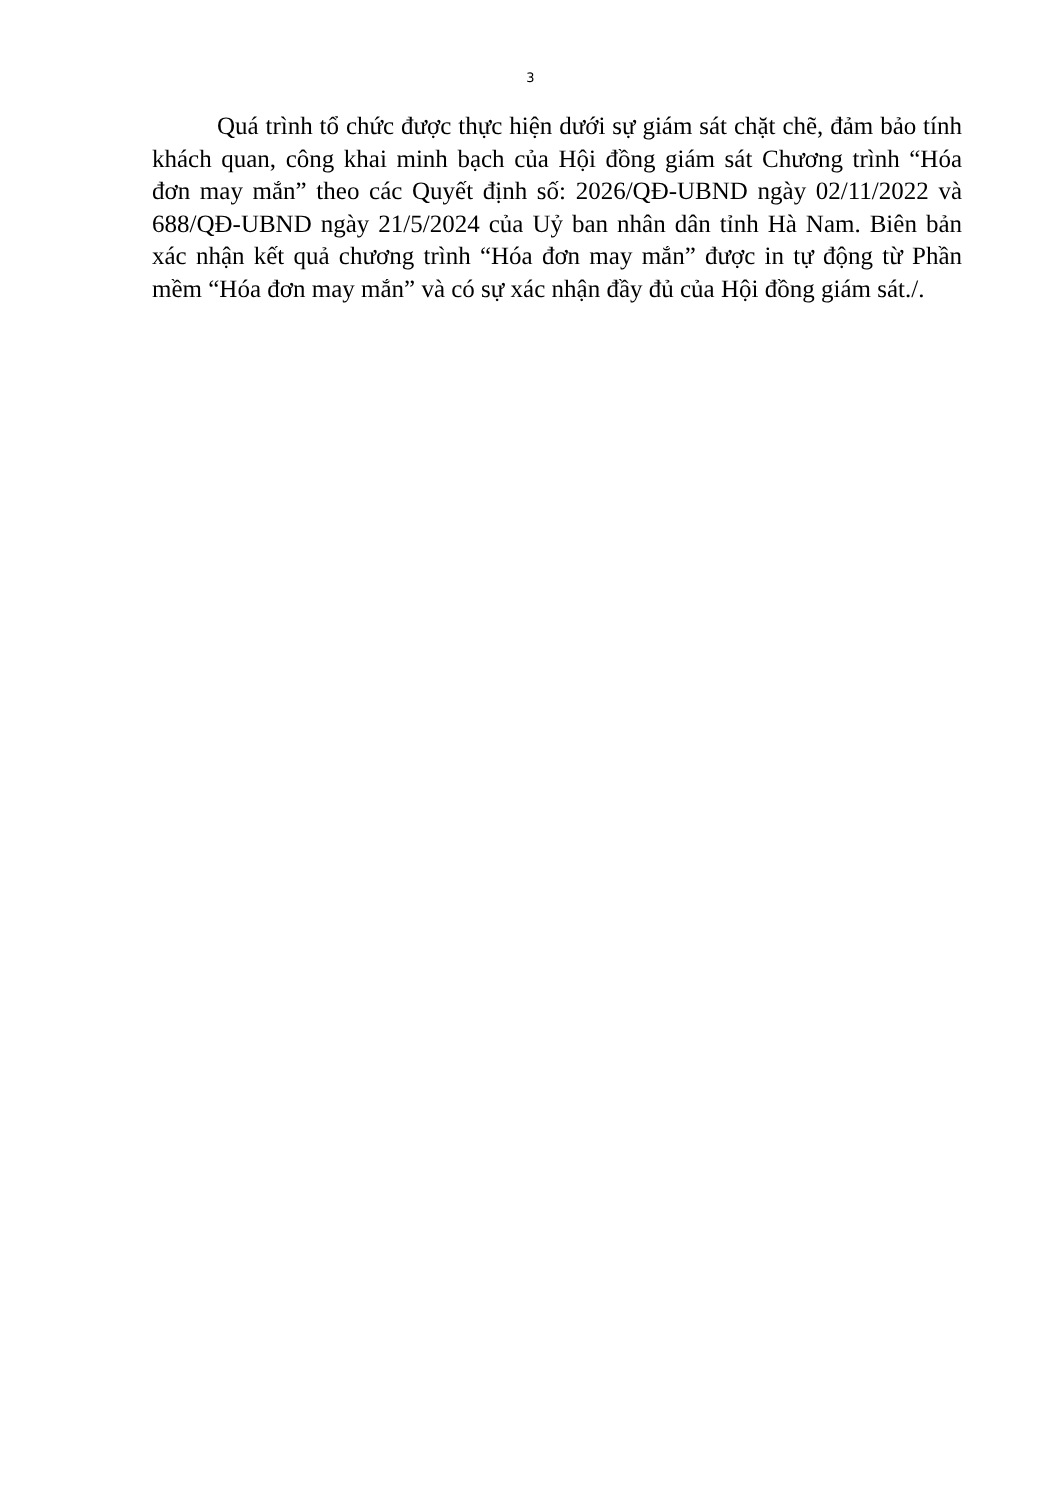3
Quá trình tổ chức được thực hiện dưới sự giám sát chặt chẽ, đảm bảo tính khách quan, công khai minh bạch của Hội đồng giám sát Chương trình “Hóa đơn may mắn” theo các Quyết định số: 2026/QĐ-UBND ngày 02/11/2022 và 688/QĐ-UBND ngày 21/5/2024 của Uỷ ban nhân dân tỉnh Hà Nam. Biên bản xác nhận kết quả chương trình “Hóa đơn may mắn” được in tự động từ Phần mềm “Hóa đơn may mắn” và có sự xác nhận đầy đủ của Hội đồng giám sát./.